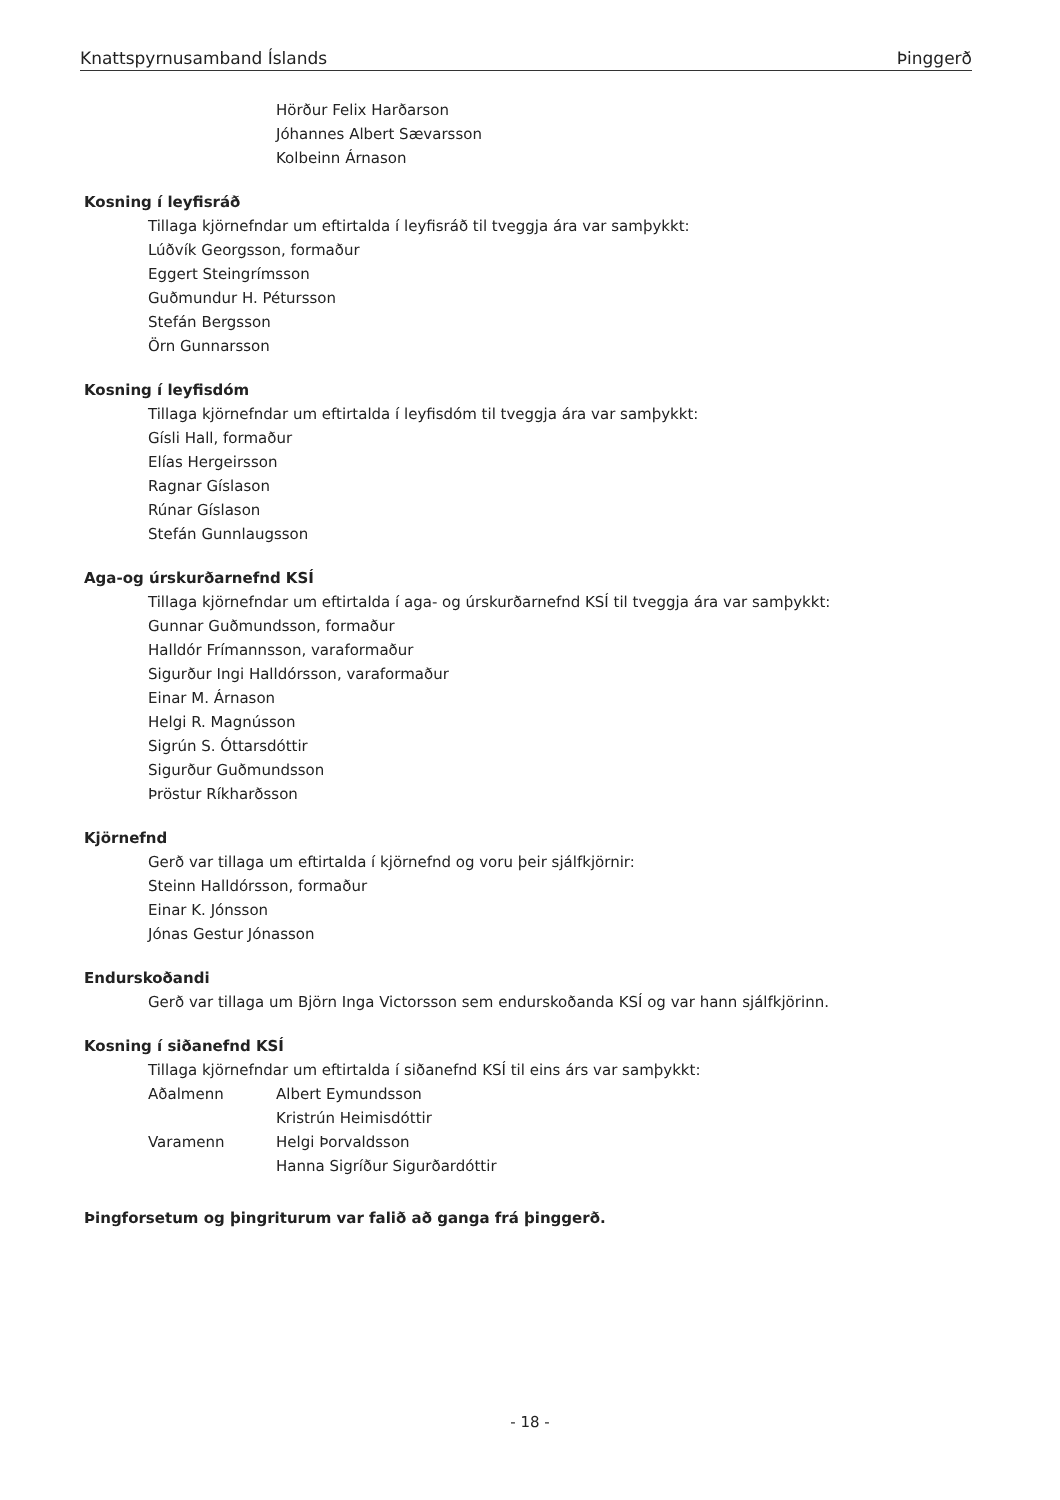Knattspyrnusamband Íslands Þinggerð
Hörður Felix Harðarson
Jóhannes Albert Sævarsson
Kolbeinn Árnason
Kosning í leyfisráð
Tillaga kjörnefndar um eftirtalda í leyfisráð til tveggja ára var samþykkt:
Lúðvík Georgsson, formaður
Eggert Steingrímsson
Guðmundur H. Pétursson
Stefán Bergsson
Örn Gunnarsson
Kosning í leyfisdóm
Tillaga kjörnefndar um eftirtalda í leyfisdóm til tveggja ára var samþykkt:
Gísli Hall, formaður
Elías Hergeirsson
Ragnar Gíslason
Rúnar Gíslason
Stefán Gunnlaugsson
Aga-og úrskurðarnefnd KSÍ
Tillaga kjörnefndar um eftirtalda í aga- og úrskurðarnefnd KSÍ til tveggja ára var samþykkt:
Gunnar Guðmundsson, formaður
Halldór Frímannsson, varaformaður
Sigurður Ingi Halldórsson, varaformaður
Einar M. Árnason
Helgi R. Magnússon
Sigrún S. Óttarsdóttir
Sigurður Guðmundsson
Þröstur Ríkharðsson
Kjörnefnd
Gerð var tillaga um eftirtalda í kjörnefnd og voru þeir sjálfkjörnir:
Steinn Halldórsson, formaður
Einar K. Jónsson
Jónas Gestur Jónasson
Endurskoðandi
Gerð var tillaga um Björn Inga Victorsson sem endurskoðanda KSÍ og var hann sjálfkjörinn.
Kosning í siðanefnd KSÍ
Tillaga kjörnefndar um eftirtalda í siðanefnd KSÍ til eins árs var samþykkt:
Aðalmenn Albert Eymundsson
Kristrún Heimisdóttir
Varamenn Helgi Þorvaldsson
Hanna Sigríður Sigurðardóttir
Þingforsetum og þingriturum var falið að ganga frá þinggerð.
- 18 -